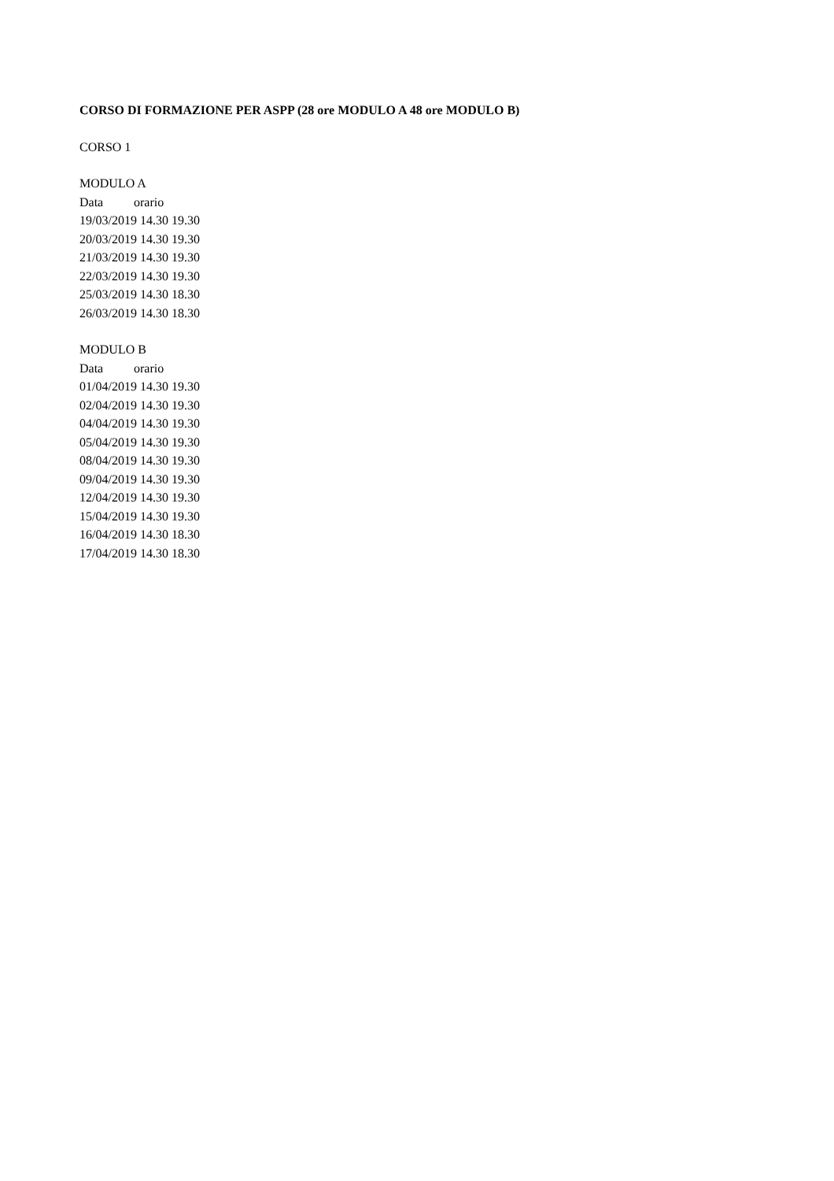CORSO DI FORMAZIONE PER ASPP (28 ore MODULO A 48 ore MODULO B)
CORSO 1
MODULO A
Data orario
19/03/2019 14.30 19.30
20/03/2019 14.30 19.30
21/03/2019 14.30 19.30
22/03/2019 14.30 19.30
25/03/2019 14.30 18.30
26/03/2019 14.30 18.30
MODULO B
Data orario
01/04/2019 14.30 19.30
02/04/2019 14.30 19.30
04/04/2019 14.30 19.30
05/04/2019 14.30 19.30
08/04/2019 14.30 19.30
09/04/2019 14.30 19.30
12/04/2019 14.30 19.30
15/04/2019 14.30 19.30
16/04/2019 14.30 18.30
17/04/2019 14.30 18.30